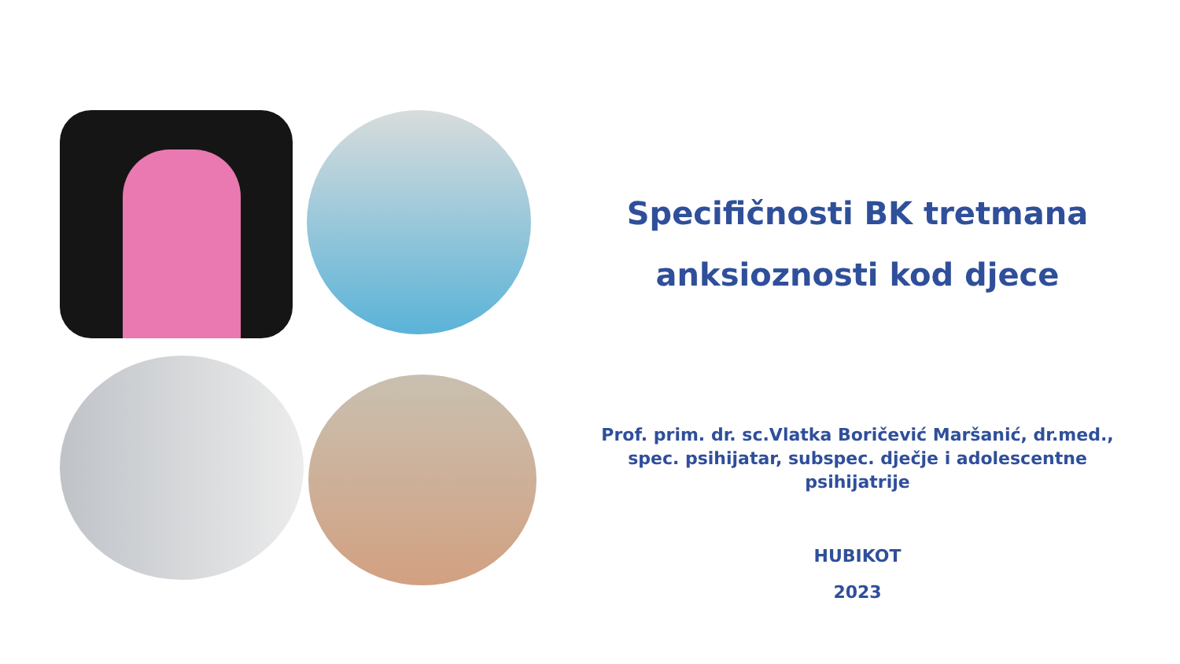Specifičnosti BK tretmana
anksioznosti kod djece
Prof. prim. dr. sc.Vlatka Boričević Maršanić, dr.med., spec. psihijatar, subspec. dječje i adolescentne psihijatrije
HUBIKOT
2023